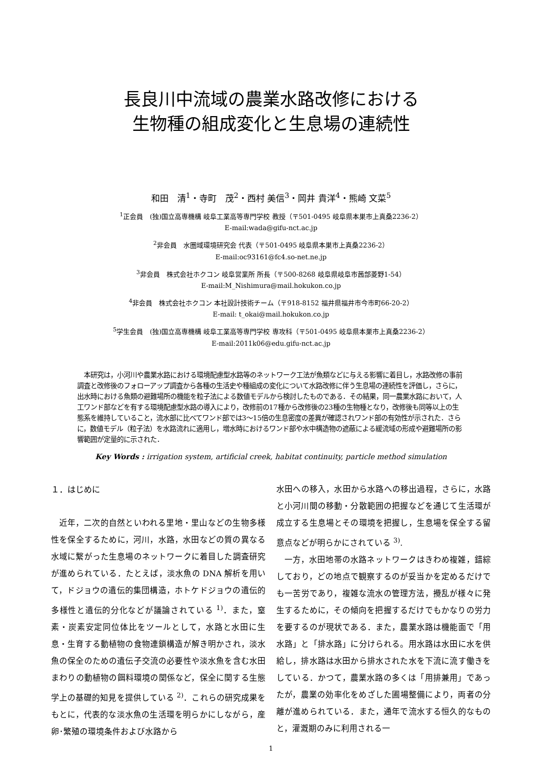長良川中流域の農業水路改修における
生物種の組成変化と生息場の連続性
和田　清<sup>1</sup>・寺町　茂<sup>2</sup>・西村 美信<sup>3</sup>・岡井 貴洋<sup>4</sup>・熊崎 文菜<sup>5</sup>
<sup>1</sup> 正会員　(独)国立高専機構 岐阜工業高等専門学校 教授（〒501-0495 岐阜県本巣市上真桑2236-2）
E-mail:wada@gifu-nct.ac.jp
<sup>2</sup> 非会員　水圏域環境研究会 代表（〒501-0495 岐阜県本巣市上真桑2236-2）
E-mail:oc93161@fc4.so-net.ne.jp
<sup>3</sup> 非会員　株式会社ホクコン 岐阜営業所 所長（〒500-8268 岐阜県岐阜市茜部菱野1-54）
E-mail:M_Nishimura@mail.hokukon.co.jp
<sup>4</sup> 非会員　株式会社ホクコン 本社設計技術チーム（〒918-8152 福井県福井市今市町66-20-2）
E-mail: t_okai@mail.hokukon.co.jp
<sup>5</sup> 学生会員　(独)国立高専機構 岐阜工業高等専門学校 専攻科（〒501-0495 岐阜県本巣市上真桑2236-2）
E-mail:2011k06@edu.gifu-nct.ac.jp
本研究は，小河川や農業水路における環境配慮型水路等のネットワーク工法が魚類などに与える影響に着目し，水路改修の事前調査と改修後のフォローアップ調査から各種の生活史や種組成の変化について水路改修に伴う生息場の連続性を評価し，さらに，出水時における魚類の避難場所の機能を粒子法による数値モデルから検討したものである．その結果，同一農業水路において，人工ワンド部などを有する環境配慮型水路の導入により，改修前の17種から改修後の23種の生物種となり，改修後も同等以上の生態系を維持していること，流水部に比べてワンド部では3〜15倍の生息密度の差異が確認されワンド部の有効性が示された．さらに，数値モデル（粒子法）を水路流れに適用し，増水時におけるワンド部や水中構造物の遮蔽による緩流域の形成や避難場所の影響範囲が定量的に示された．
Key Words : irrigation system, artificial creek, habitat continuity, particle method simulation
１．はじめに
近年，二次的自然といわれる里地・里山などの生物多様性を保全するために，河川，水路，水田などの質の異なる水域に繋がった生息場のネットワークに着目した調査研究が進められている．たとえば，淡水魚の DNA 解析を用いて，ドジョウの遺伝的集団構造，ホトケドジョウの遺伝的多様性と遺伝的分化などが議論されている <sup>1)</sup>．また，窒素・炭素安定同位体比をツールとして，水路と水田に生息・生育する動植物の食物連鎖構造が解き明かされ，淡水魚の保全のための遺伝子交流の必要性や淡水魚を含む水田まわりの動植物の餌料環境の関係など，保全に関する生態学上の基礎的知見を提供している <sup>2)</sup>．これらの研究成果をもとに，代表的な淡水魚の生活環を明らかにしながら，産卵･繁殖の環境条件および水路から
水田への移入，水田から水路への移出過程，さらに，水路と小河川間の移動・分散範囲の把握などを通じて生活環が成立する生息場とその環境を把握し，生息場を保全する留意点などが明らかにされている <sup>3)</sup>.
一方，水田地帯の水路ネットワークはきわめ複雑，錯綜しており，どの地点で観察するのが妥当かを定めるだけでも一苦労であり，複雑な流水の管理方法，攪乱が様々に発生するために，その傾向を把握するだけでもかなりの労力を要するのが現状である．また，農業水路は機能面で「用水路」と「排水路」に分けられる。用水路は水田に水を供給し，排水路は水田から排水された水を下流に流す働きをしている．かつて，農業水路の多くは「用排兼用」であったが，農業の効率化をめざした圃場整備により，両者の分離が進められている．また，通年で流水する恒久的なものと，灌漑期のみに利用される一
1